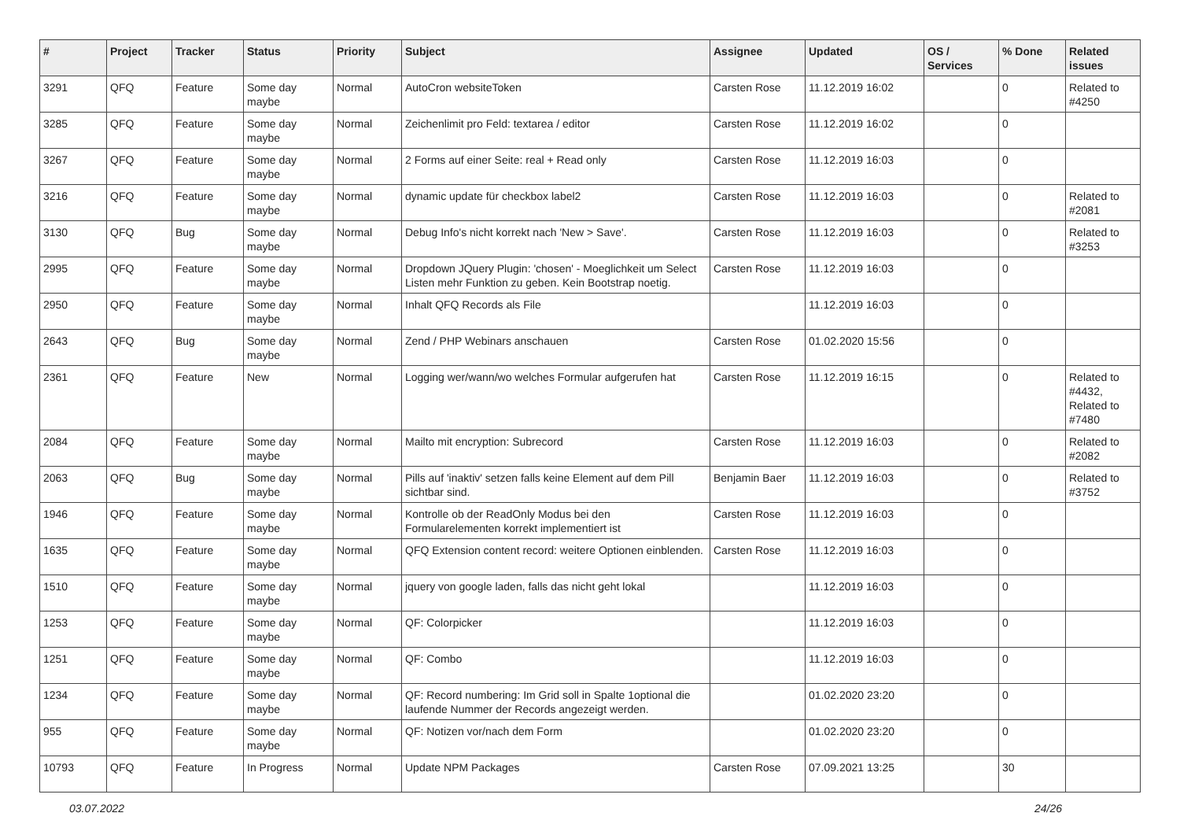| # | Project | Tracker | Status | Priority | Subject | Assignee | Updated | OS / Services | % Done | Related issues |
| --- | --- | --- | --- | --- | --- | --- | --- | --- | --- | --- |
| 3291 | QFQ | Feature | Some day maybe | Normal | AutoCron websiteToken | Carsten Rose | 11.12.2019 16:02 | | 0 | Related to #4250 |
| 3285 | QFQ | Feature | Some day maybe | Normal | Zeichenlimit pro Feld: textarea / editor | Carsten Rose | 11.12.2019 16:02 | | 0 | |
| 3267 | QFQ | Feature | Some day maybe | Normal | 2 Forms auf einer Seite: real + Read only | Carsten Rose | 11.12.2019 16:03 | | 0 | |
| 3216 | QFQ | Feature | Some day maybe | Normal | dynamic update für checkbox label2 | Carsten Rose | 11.12.2019 16:03 | | 0 | Related to #2081 |
| 3130 | QFQ | Bug | Some day maybe | Normal | Debug Info's nicht korrekt nach 'New > Save'. | Carsten Rose | 11.12.2019 16:03 | | 0 | Related to #3253 |
| 2995 | QFQ | Feature | Some day maybe | Normal | Dropdown JQuery Plugin: 'chosen' - Moeglichkeit um Select Listen mehr Funktion zu geben. Kein Bootstrap noetig. | Carsten Rose | 11.12.2019 16:03 | | 0 | |
| 2950 | QFQ | Feature | Some day maybe | Normal | Inhalt QFQ Records als File | | 11.12.2019 16:03 | | 0 | |
| 2643 | QFQ | Bug | Some day maybe | Normal | Zend / PHP Webinars anschauen | Carsten Rose | 01.02.2020 15:56 | | 0 | |
| 2361 | QFQ | Feature | New | Normal | Logging wer/wann/wo welches Formular aufgerufen hat | Carsten Rose | 11.12.2019 16:15 | | 0 | Related to #4432, Related to #7480 |
| 2084 | QFQ | Feature | Some day maybe | Normal | Mailto mit encryption: Subrecord | Carsten Rose | 11.12.2019 16:03 | | 0 | Related to #2082 |
| 2063 | QFQ | Bug | Some day maybe | Normal | Pills auf 'inaktiv' setzen falls keine Element auf dem Pill sichtbar sind. | Benjamin Baer | 11.12.2019 16:03 | | 0 | Related to #3752 |
| 1946 | QFQ | Feature | Some day maybe | Normal | Kontrolle ob der ReadOnly Modus bei den Formularelementen korrekt implementiert ist | Carsten Rose | 11.12.2019 16:03 | | 0 | |
| 1635 | QFQ | Feature | Some day maybe | Normal | QFQ Extension content record: weitere Optionen einblenden. | Carsten Rose | 11.12.2019 16:03 | | 0 | |
| 1510 | QFQ | Feature | Some day maybe | Normal | jquery von google laden, falls das nicht geht lokal | | 11.12.2019 16:03 | | 0 | |
| 1253 | QFQ | Feature | Some day maybe | Normal | QF: Colorpicker | | 11.12.2019 16:03 | | 0 | |
| 1251 | QFQ | Feature | Some day maybe | Normal | QF: Combo | | 11.12.2019 16:03 | | 0 | |
| 1234 | QFQ | Feature | Some day maybe | Normal | QF: Record numbering: Im Grid soll in Spalte 1optional die laufende Nummer der Records angezeigt werden. | | 01.02.2020 23:20 | | 0 | |
| 955 | QFQ | Feature | Some day maybe | Normal | QF: Notizen vor/nach dem Form | | 01.02.2020 23:20 | | 0 | |
| 10793 | QFQ | Feature | In Progress | Normal | Update NPM Packages | Carsten Rose | 07.09.2021 13:25 | | 30 | |
03.07.2022 24/26